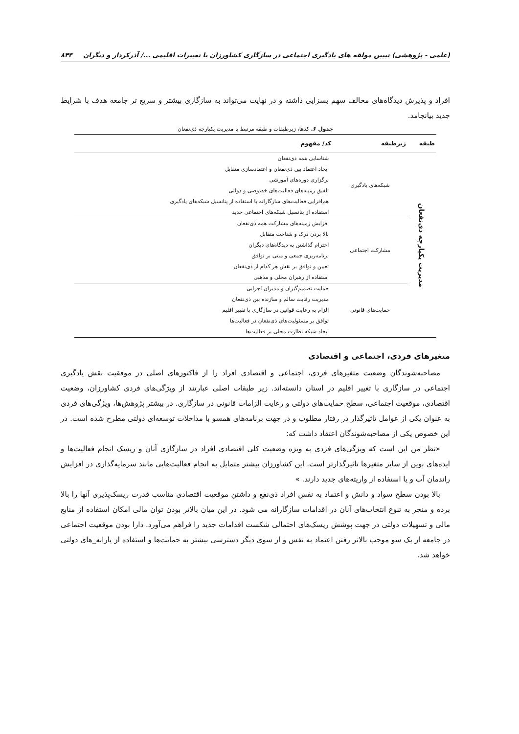(علمی - پژوهشی) تبیین مولفه های یادگیری اجتماعی در سازگاری کشاورزان با تغییرات اقلیمی .../ آذرکردار و دیگران ۸۴۳
افراد و پذیرش دیدگاه‌های مخالف سهم بسزایی داشته و در نهایت می‌تواند به سازگاری بیشتر و سریع تر جامعه هدف با شرایط جدید بیانجامد.
جدول ۶. کدها، زیرطبقات و طبقه مرتبط با مدیریت یکپارچه ذی‌نفعان
| طبقه | زیرطبقه | کد/ مفهوم |
| --- | --- | --- |
| مدیریت یکپارچه ذی‌نفعان | شبکه‌های یادگیری | شناسایی همه ذی‌نفعان |
| | | ایجاد اعتماد بین ذی‌نفعان و اعتمادسازی متقابل |
| | | برگزاری دوره‌های آموزشی |
| | | تلفیق زمینه‌های فعالیت‌های خصوصی و دولتی |
| | | هم‌افزایی فعالیت‌های سازگارانه با استفاده از پتانسیل شبکه‌های یادگیری |
| | | استفاده از پتانسیل شبکه‌های اجتماعی جدید |
| | مشارکت اجتماعی | افزایش زمینه‌های مشارکت همه ذی‌نفعان |
| | | بالا بردن درک و شناخت متقابل |
| | | احترام گذاشتن به دیدگاه‌های دیگران |
| | | برنامه‌ریزی جمعی و مبتی بر توافق |
| | | تعیین و توافق بر نقش هر کدام از ذی‌نفعان |
| | | استفاده از رهبران محلی و مذهبی |
| | حمایت‌های قانونی | حمایت تصمیم‌گیران و مدیران اجرایی |
| | | مدیریت رقابت سالم و سازنده بین ذی‌نفعان |
| | | الزام به رعایت قوانین در سازگاری با تقییر اقلیم |
| | | توافق بر مسئولیت‌های ذی‌نفعان در فعالیت‌ها |
| | | ایجاد شبکه نظارت محلی بر فعالیت‌ها |
متغیرهای فردی، اجتماعی و اقتصادی
مصاحبه‌شوندگان وضعیت متغیرهای فردی، اجتماعی و اقتصادی افراد را از فاکتورهای اصلی در موفقیت نقش یادگیری اجتماعی در سازگاری با تغییر اقلیم در استان دانسته‌اند. زیر طبقات اصلی عبارتند از ویژگی‌های فردی کشاورزان، وضعیت اقتصادی، موقعیت اجتماعی، سطح حمایت‌های دولتی و رعایت الزامات قانونی در سازگاری. در بیشتر پژوهش‌ها، ویژگی‌های فردی به عنوان یکی از عوامل تاثیرگذار در رفتار مطلوب و در جهت برنامه‌های همسو با مداخلات توسعه‌ای دولتی مطرح شده است. در این خصوص یکی از مصاحبه‌شوندگان اعتقاد داشت که:
«نظر من این است که ویژگی‌های فردی به ویژه وضعیت کلی اقتصادی افراد در سازگاری آنان و ریسک انجام فعالیت‌ها و ایده‌های نوین از سایر متغیرها تاثیرگذارتر است. این کشاورزان بیشتر متمایل به انجام فعالیت‌هایی مانند سرمایه‌گذاری در افزایش راندمان آب و یا استفاده از واریته‌های جدید دارند. »
بالا بودن سطح سواد و دانش و اعتماد به نفس افراد ذی‌نفع و داشتن موقعیت اقتصادی مناسب قدرت ریسک‌پذیری آنها را بالا برده و منجر به تنوع انتخاب‌های آنان در اقدامات سازگارانه می شود. در این میان بالاتر بودن توان مالی امکان استفاده از منابع مالی و تسهیلات دولتی در جهت پوشش ریسک‌های احتمالی شکست اقدامات جدید را فراهم می‌آورد. دارا بودن موقعیت اجتماعی در جامعه از یک سو موجب بالاتر رفتن اعتماد به نفس و از سوی دیگر دسترسی بیشتر به حمایت‌ها و استفاده از یارانه_های دولتی خواهد شد.